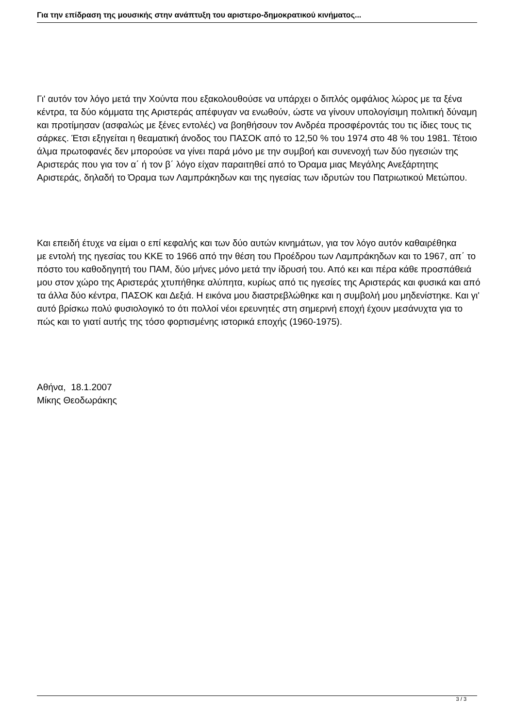Για την επίδραση της μουσικής στην ανάπτυξη του αριστερο-δημοκρατικού κινήματος...
Γι' αυτόν τον λόγο μετά την Χούντα που εξακολουθούσε να υπάρχει ο διπλός ομφάλιος λώρος με τα ξένα κέντρα, τα δύο κόμματα της Αριστεράς απέφυγαν να ενωθούν, ώστε να γίνουν υπολογίσιμη πολιτική δύναμη και προτίμησαν (ασφαλώς με ξένες εντολές) να βοηθήσουν τον Ανδρέα προσφέροντάς του τις ίδιες τους τις σάρκες. Έτσι εξηγείται η θεαματική άνοδος του ΠΑΣΟΚ από το 12,50 % του 1974 στο 48 % του 1981. Τέτοιο άλμα πρωτοφανές δεν μπορούσε να γίνει παρά μόνο με την συμβοή και συνενοχή των δύο ηγεσιών της Αριστεράς που για τον α΄ ή τον β΄ λόγο είχαν παραιτηθεί από το Όραμα μιας Μεγάλης Ανεξάρτητης Αριστεράς, δηλαδή το Όραμα των Λαμπράκηδων και της ηγεσίας των ιδρυτών του Πατριωτικού Μετώπου.
Και επειδή έτυχε να είμαι ο επί κεφαλής και των δύο αυτών κινημάτων, για τον λόγο αυτόν καθαιρέθηκα
με εντολή της ηγεσίας του ΚΚΕ το 1966 από την θέση του Προέδρου των Λαμπράκηδων και το 1967, απ΄ το πόστο του καθοδηγητή του ΠΑΜ, δύο μήνες μόνο μετά την ίδρυσή του. Από κει και πέρα κάθε προσπάθειά μου στον χώρο της Αριστεράς χτυπήθηκε αλύπητα, κυρίως από τις ηγεσίες της Αριστεράς και φυσικά και από τα άλλα δύο κέντρα, ΠΑΣΟΚ και Δεξιά. Η εικόνα μου διαστρεβλώθηκε και η συμβολή μου μηδενίστηκε. Και γι' αυτό βρίσκω πολύ φυσιολογικό το ότι πολλοί νέοι ερευνητές στη σημερινή εποχή έχουν μεσάνυχτα για το πώς και το γιατί αυτής της τόσο φορτισμένης ιστορικά εποχής (1960-1975).
Αθήνα, 18.1.2007
Μίκης Θεοδωράκης
3 / 3